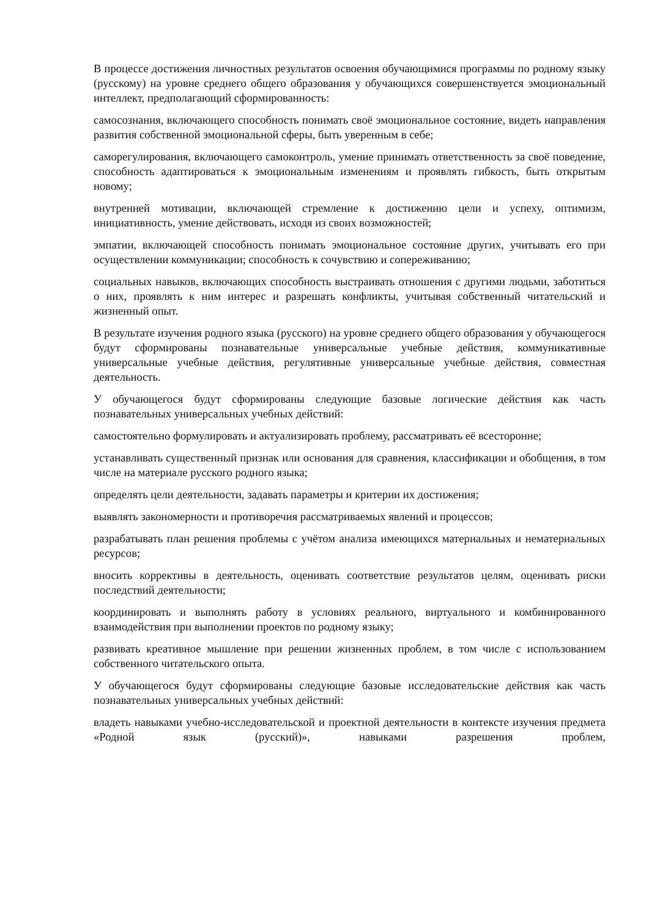В процессе достижения личностных результатов освоения обучающимися программы по родному языку (русскому) на уровне среднего общего образования у обучающихся совершенствуется эмоциональный интеллект, предполагающий сформированность:
самосознания, включающего способность понимать своё эмоциональное состояние, видеть направления развития собственной эмоциональной сферы, быть уверенным в себе;
саморегулирования, включающего самоконтроль, умение принимать ответственность за своё поведение, способность адаптироваться к эмоциональным изменениям и проявлять гибкость, быть открытым новому;
внутренней мотивации, включающей стремление к достижению цели и успеху, оптимизм, инициативность, умение действовать, исходя из своих возможностей;
эмпатии, включающей способность понимать эмоциональное состояние других, учитывать его при осуществлении коммуникации; способность к сочувствию и сопереживанию;
социальных навыков, включающих способность выстраивать отношения с другими людьми, заботиться о них, проявлять к ним интерес и разрешать конфликты, учитывая собственный читательский и жизненный опыт.
В результате изучения родного языка (русского) на уровне среднего общего образования у обучающегося будут сформированы познавательные универсальные учебные действия, коммуникативные универсальные учебные действия, регулятивные универсальные учебные действия, совместная деятельность.
У обучающегося будут сформированы следующие базовые логические действия как часть познавательных универсальных учебных действий:
самостоятельно формулировать и актуализировать проблему, рассматривать её всесторонне;
устанавливать существенный признак или основания для сравнения, классификации и обобщения, в том числе на материале русского родного языка;
определять цели деятельности, задавать параметры и критерии их достижения;
выявлять закономерности и противоречия рассматриваемых явлений и процессов;
разрабатывать план решения проблемы с учётом анализа имеющихся материальных и нематериальных ресурсов;
вносить коррективы в деятельность, оценивать соответствие результатов целям, оценивать риски последствий деятельности;
координировать и выполнять работу в условиях реального, виртуального и комбинированного взаимодействия при выполнении проектов по родному языку;
развивать креативное мышление при решении жизненных проблем, в том числе с использованием собственного читательского опыта.
У обучающегося будут сформированы следующие базовые исследовательские действия как часть познавательных универсальных учебных действий:
владеть навыками учебно-исследовательской и проектной деятельности в контексте изучения предмета «Родной язык (русский)», навыками разрешения проблем,